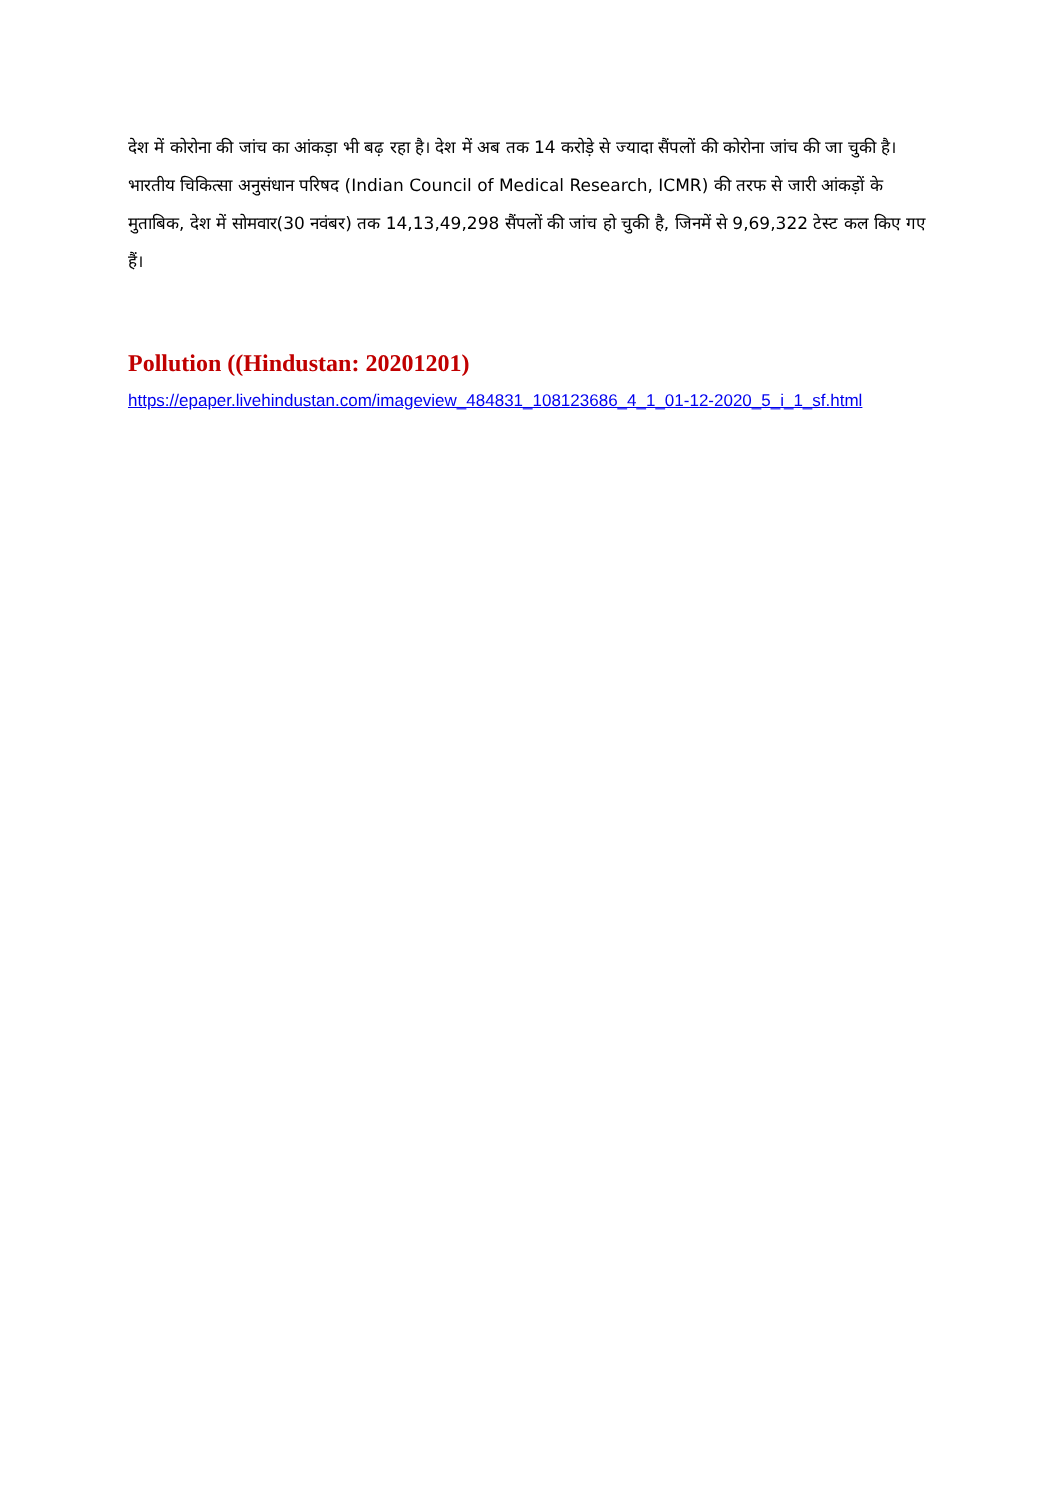देश में कोरोना की जांच का आंकड़ा भी बढ़ रहा है। देश में अब तक 14 करोड़े से ज्यादा सैंपलों की कोरोना जांच की जा चुकी है। भारतीय चिकित्सा अनुसंधान परिषद (Indian Council of Medical Research, ICMR) की तरफ से जारी आंकड़ों के मुताबिक, देश में सोमवार(30 नवंबर) तक 14,13,49,298 सैंपलों की जांच हो चुकी है, जिनमें से 9,69,322 टेस्ट कल किए गए हैं।
Pollution ((Hindustan: 20201201)
https://epaper.livehindustan.com/imageview_484831_108123686_4_1_01-12-2020_5_i_1_sf.html